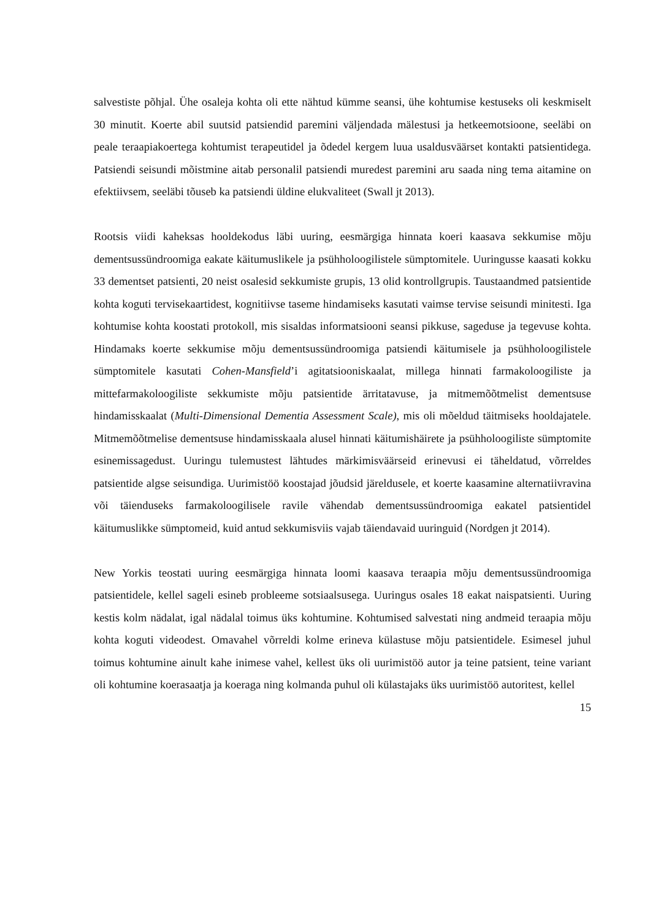salvestiste põhjal. Ühe osaleja kohta oli ette nähtud kümme seansi, ühe kohtumise kestuseks oli keskmiselt 30 minutit. Koerte abil suutsid patsiendid paremini väljendada mälestusi ja hetkeemotsioone, seeläbi on peale teraapiakoertega kohtumist terapeutidel ja õdedel kergem luua usaldusväärset kontakti patsientidega. Patsiendi seisundi mõistmine aitab personalil patsiendi muredest paremini aru saada ning tema aitamine on efektiivsem, seeläbi tõuseb ka patsiendi üldine elukvaliteet (Swall jt 2013).
Rootsis viidi kaheksas hooldekodus läbi uuring, eesmärgiga hinnata koeri kaasava sekkumise mõju dementsussündroomiga eakate käitumuslikele ja psühholoogilistele sümptomitele. Uuringusse kaasati kokku 33 dementset patsienti, 20 neist osalesid sekkumiste grupis, 13 olid kontrollgrupis. Taustaandmed patsientide kohta koguti tervisekaartidest, kognitiivse taseme hindamiseks kasutati vaimse tervise seisundi minitesti. Iga kohtumise kohta koostati protokoll, mis sisaldas informatsiooni seansi pikkuse, sageduse ja tegevuse kohta. Hindamaks koerte sekkumise mõju dementsussündroomiga patsiendi käitumisele ja psühholoogilistele sümptomitele kasutati Cohen-Mansfield’i agitatsiooniskaalat, millega hinnati farmakoloogiliste ja mittefarmakoloogiliste sekkumiste mõju patsientide ärritatavuse, ja mitmemõõtmelist dementsuse hindamisskaalat (Multi-Dimensional Dementia Assessment Scale), mis oli mõeldud täitmiseks hooldajatele. Mitmemõõtmelise dementsuse hindamisskaala alusel hinnati käitumishäirete ja psühholoogiliste sümptomite esinemissagedust. Uuringu tulemustest lähtudes märkimisväärseid erinevusi ei täheldatud, võrreldes patsientide algse seisundiga. Uurimistöö koostajad jõudsid järeldusele, et koerte kaasamine alternatiivravina või täienduseks farmakoloogilisele ravile vähendab dementsussündroomiga eakatel patsientidel käitumuslikke sümptomeid, kuid antud sekkumisviis vajab täiendavaid uuringuid (Nordgen jt 2014).
New Yorkis teostati uuring eesmärgiga hinnata loomi kaasava teraapia mõju dementsussündroomiga patsientidele, kellel sageli esineb probleeme sotsiaalsusega. Uuringus osales 18 eakat naispatsienti. Uuring kestis kolm nädalat, igal nädalal toimus üks kohtumine. Kohtumised salvestati ning andmeid teraapia mõju kohta koguti videodest. Omavahel võrreldi kolme erineva külastuse mõju patsientidele. Esimesel juhul toimus kohtumine ainult kahe inimese vahel, kellest üks oli uurimistöö autor ja teine patsient, teine variant oli kohtumine koerasaatja ja koeraga ning kolmanda puhul oli külastajaks üks uurimistöö autoritest, kellel
15